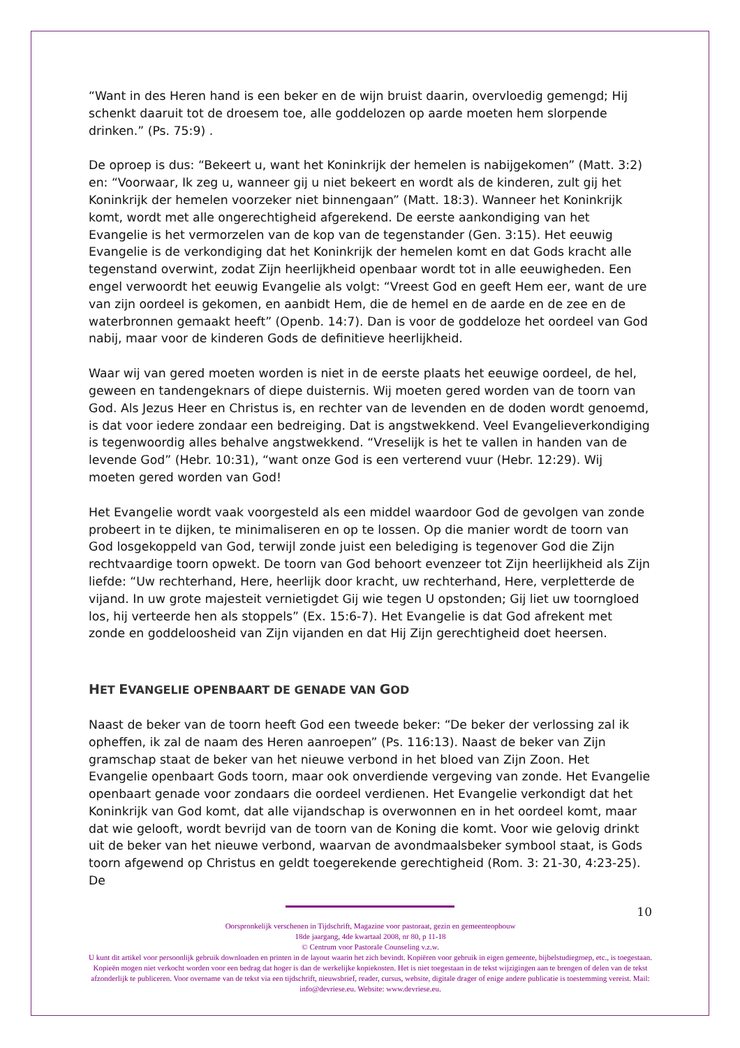“Want in des Heren hand is een beker en de wijn bruist daarin, overvloedig gemengd; Hij schenkt daaruit tot de droesem toe, alle goddelozen op aarde moeten hem slorpende drinken.” (Ps. 75:9) .
De oproep is dus: “Bekeert u, want het Koninkrijk der hemelen is nabijgekomen” (Matt. 3:2) en: “Voorwaar, Ik zeg u, wanneer gij u niet bekeert en wordt als de kinderen, zult gij het Koninkrijk der hemelen voorzeker niet binnengaan” (Matt. 18:3). Wanneer het Koninkrijk komt, wordt met alle ongerechtigheid afgerekend. De eerste aankondiging van het Evangelie is het vermorzelen van de kop van de tegenstander (Gen. 3:15). Het eeuwig Evangelie is de verkondiging dat het Koninkrijk der hemelen komt en dat Gods kracht alle tegenstand overwint, zodat Zijn heerlijkheid openbaar wordt tot in alle eeuwigheden. Een engel verwoordt het eeuwig Evangelie als volgt: “Vreest God en geeft Hem eer, want de ure van zijn oordeel is gekomen, en aanbidt Hem, die de hemel en de aarde en de zee en de waterbronnen gemaakt heeft” (Openb. 14:7). Dan is voor de goddeloze het oordeel van God nabij, maar voor de kinderen Gods de definitieve heerlijkheid.
Waar wij van gered moeten worden is niet in de eerste plaats het eeuwige oordeel, de hel, geween en tandengeknars of diepe duisternis. Wij moeten gered worden van de toorn van God. Als Jezus Heer en Christus is, en rechter van de levenden en de doden wordt genoemd, is dat voor iedere zondaar een bedreiging. Dat is angstwekkend. Veel Evangelieverkondiging is tegenwoordig alles behalve angstwekkend. “Vreselijk is het te vallen in handen van de levende God” (Hebr. 10:31), “want onze God is een verterend vuur (Hebr. 12:29). Wij moeten gered worden van God!
Het Evangelie wordt vaak voorgesteld als een middel waardoor God de gevolgen van zonde probeert in te dijken, te minimaliseren en op te lossen. Op die manier wordt de toorn van God losgekoppeld van God, terwijl zonde juist een belediging is tegenover God die Zijn rechtvaardige toorn opwekt. De toorn van God behoort evenzeer tot Zijn heerlijkheid als Zijn liefde: “Uw rechterhand, Here, heerlijk door kracht, uw rechterhand, Here, verpletterde de vijand. In uw grote majesteit vernietigdet Gij wie tegen U opstonden; Gij liet uw toorngloed los, hij verteerde hen als stoppels” (Ex. 15:6-7). Het Evangelie is dat God afrekent met zonde en goddeloosheid van Zijn vijanden en dat Hij Zijn gerechtigheid doet heersen.
HET EVANGELIE OPENBAART DE GENADE VAN GOD
Naast de beker van de toorn heeft God een tweede beker: “De beker der verlossing zal ik opheffen, ik zal de naam des Heren aanroepen” (Ps. 116:13). Naast de beker van Zijn gramschap staat de beker van het nieuwe verbond in het bloed van Zijn Zoon. Het Evangelie openbaart Gods toorn, maar ook onverdiende vergeving van zonde. Het Evangelie openbaart genade voor zondaars die oordeel verdienen. Het Evangelie verkondigt dat het Koninkrijk van God komt, dat alle vijandschap is overwonnen en in het oordeel komt, maar dat wie gelooft, wordt bevrijd van de toorn van de Koning die komt. Voor wie gelovig drinkt uit de beker van het nieuwe verbond, waarvan de avondmaalsbeker symbool staat, is Gods toorn afgewend op Christus en geldt toegerekende gerechtigheid (Rom. 3: 21-30, 4:23-25). De
10
Oorspronkelijk verschenen in Tijdschrift, Magazine voor pastoraat, gezin en gemeenteopbouw
18de jaargang, 4de kwartaal 2008, nr 80, p 11-18
© Centrum voor Pastorale Counseling v.z.w.
U kunt dit artikel voor persoonlijk gebruik downloaden en printen in de layout waarin het zich bevindt. Kopiëren voor gebruik in eigen gemeente, bijbelstudiegroep, etc., is toegestaan. Kopieën mogen niet verkocht worden voor een bedrag dat hoger is dan de werkelijke kopiekosten. Het is niet toegestaan in de tekst wijzigingen aan te brengen of delen van de tekst afzonderlijk te publiceren. Voor overname van de tekst via een tijdschrift, nieuwsbrief, reader, cursus, website, digitale drager of enige andere publicatie is toestemming vereist. Mail: info@devriese.eu. Website: www.devriese.eu.